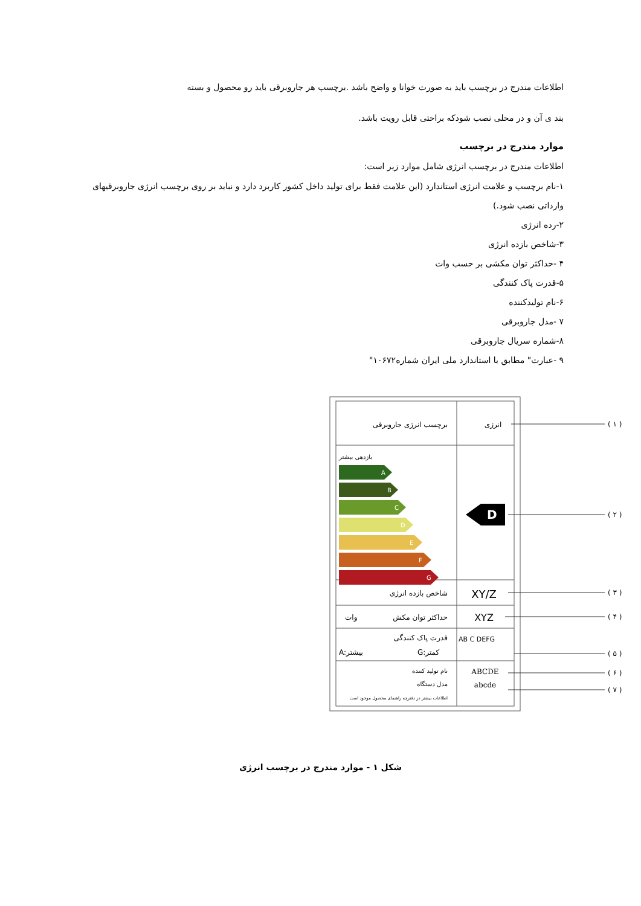اطلاعات مندرج در برچسب باید به صورت خوانا و واضح باشد .برچسب هر جاروبرقی باید رو محصول و بسته
بند ی آن و در محلی نصب شودکه براحتی قابل رویت باشد.
موارد مندرج در برچسب
اطلاعات مندرج در برچسب انرژی شامل موارد زیر است:
۱-نام برچسب و علامت انرژی استاندارد (این علامت فقط برای تولید داخل کشور کاربرد دارد و نباید بر روی برچسب انرژی جاروبرقیهای وارداتی نصب شود.)
۲-رده انرژی
۳-شاخص بازده انرژی
۴ -حداکثر توان مکشی بر حسب وات
۵-قدرت پاک کنندگی
۶-نام تولیدکننده
۷ -مدل جاروبرقی
۸-شماره سریال جاروبرقی
۹ -عبارت" مطابق با استاندارد ملی ایران شماره۱۰۶۷۲"
برچسب انرژی جاروبرقی
انرژی
بازدهی بیشتر
A
B
C
D
E
F
G
D
شاخص بازده انرژی
XY/Z
حداکثر توان مکش
وات
XYZ
قدرت پاک کنندگی
AB C DEFG
A:بیشتر
G:کمتر
نام تولید کننده
مدل دستگاه
ABCDE
abcde
اطلاعات بیشتر در دفترچه راهنمای محصول موجود است
( ۱ )
( ۲ )
( ۳ )
( ۴ )
( ۵ )
( ۶ )
( ۷ )
شکل ۱ - موارد مندرج در برچسب انرژی